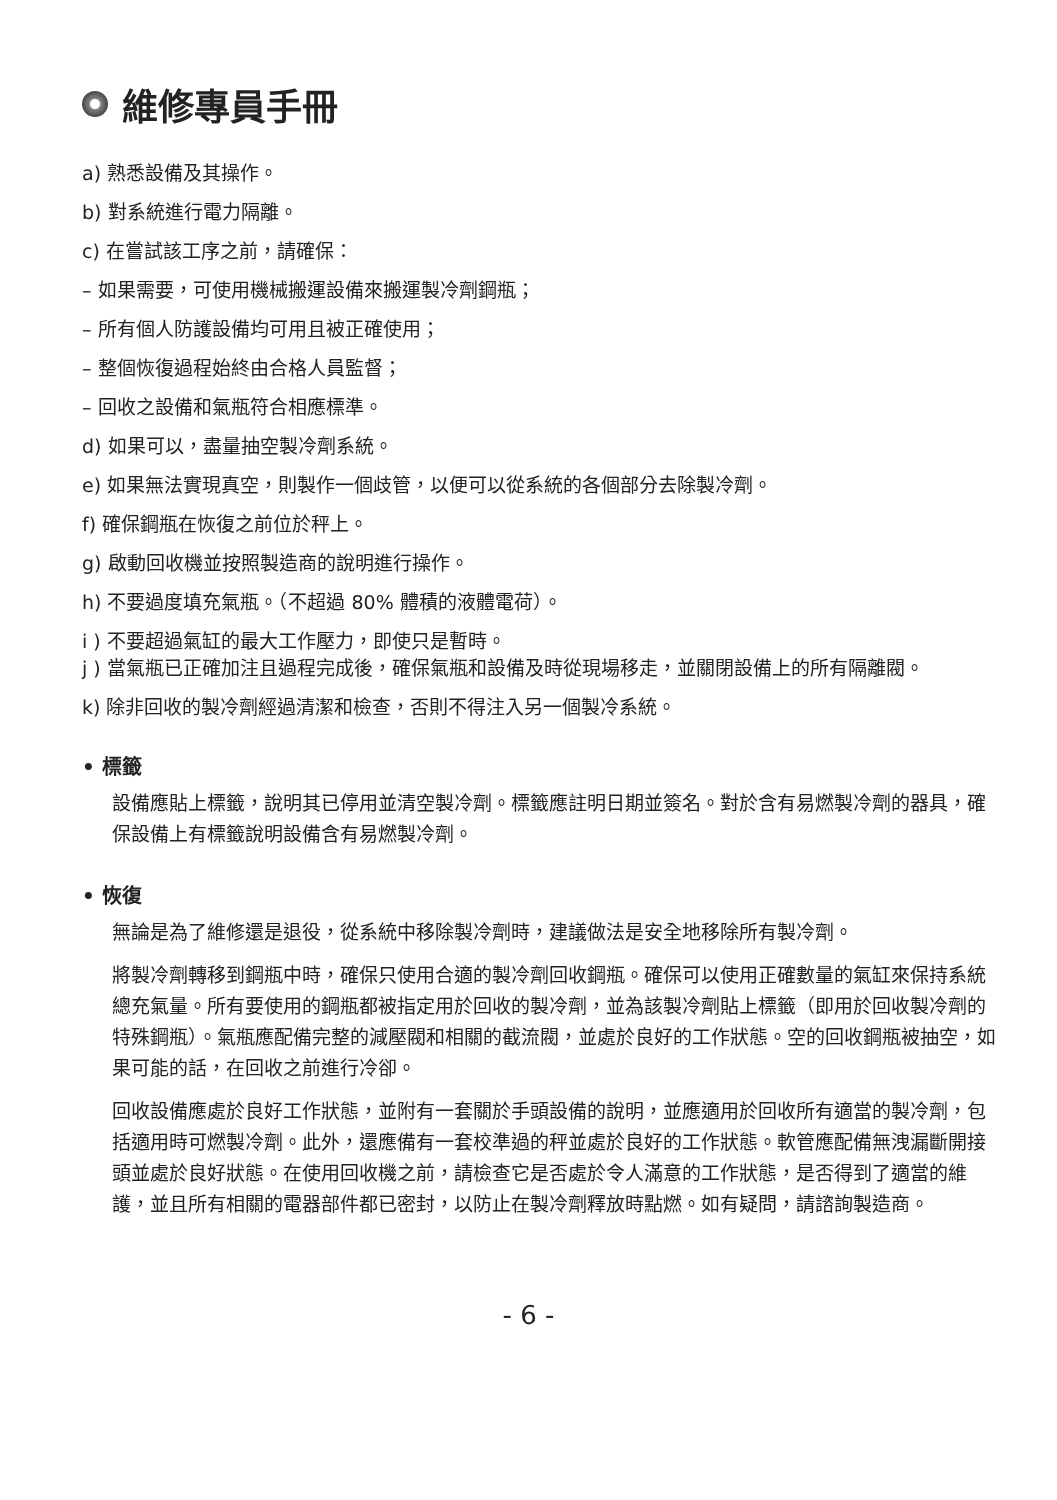維修專員手冊
a) 熟悉設備及其操作。
b) 對系統進行電力隔離。
c) 在嘗試該工序之前，請確保：
– 如果需要，可使用機械搬運設備來搬運製冷劑鋼瓶；
– 所有個人防護設備均可用且被正確使用；
– 整個恢復過程始終由合格人員監督；
– 回收之設備和氣瓶符合相應標準。
d) 如果可以，盡量抽空製冷劑系統。
e) 如果無法實現真空，則製作一個歧管，以便可以從系統的各個部分去除製冷劑。
f) 確保鋼瓶在恢復之前位於秤上。
g) 啟動回收機並按照製造商的說明進行操作。
h) 不要過度填充氣瓶。（不超過 80% 體積的液體電荷）。
i ) 不要超過氣缸的最大工作壓力，即使只是暫時。
j ) 當氣瓶已正確加注且過程完成後，確保氣瓶和設備及時從現場移走，並關閉設備上的所有隔離閥。
k) 除非回收的製冷劑經過清潔和檢查，否則不得注入另一個製冷系統。
• 標籤
設備應貼上標籤，說明其已停用並清空製冷劑。標籤應註明日期並簽名。對於含有易燃製冷劑的器具，確保設備上有標籤說明設備含有易燃製冷劑。
• 恢復
無論是為了維修還是退役，從系統中移除製冷劑時，建議做法是安全地移除所有製冷劑。
將製冷劑轉移到鋼瓶中時，確保只使用合適的製冷劑回收鋼瓶。確保可以使用正確數量的氣缸來保持系統總充氣量。所有要使用的鋼瓶都被指定用於回收的製冷劑，並為該製冷劑貼上標籤（即用於回收製冷劑的特殊鋼瓶）。氣瓶應配備完整的減壓閥和相關的截流閥，並處於良好的工作狀態。空的回收鋼瓶被抽空，如果可能的話，在回收之前進行冷卻。
回收設備應處於良好工作狀態，並附有一套關於手頭設備的說明，並應適用於回收所有適當的製冷劑，包括適用時可燃製冷劑。此外，還應備有一套校準過的秤並處於良好的工作狀態。軟管應配備無洩漏斷開接頭並處於良好狀態。在使用回收機之前，請檢查它是否處於令人滿意的工作狀態，是否得到了適當的維護，並且所有相關的電器部件都已密封，以防止在製冷劑釋放時點燃。如有疑問，請諮詢製造商。
- 6 -